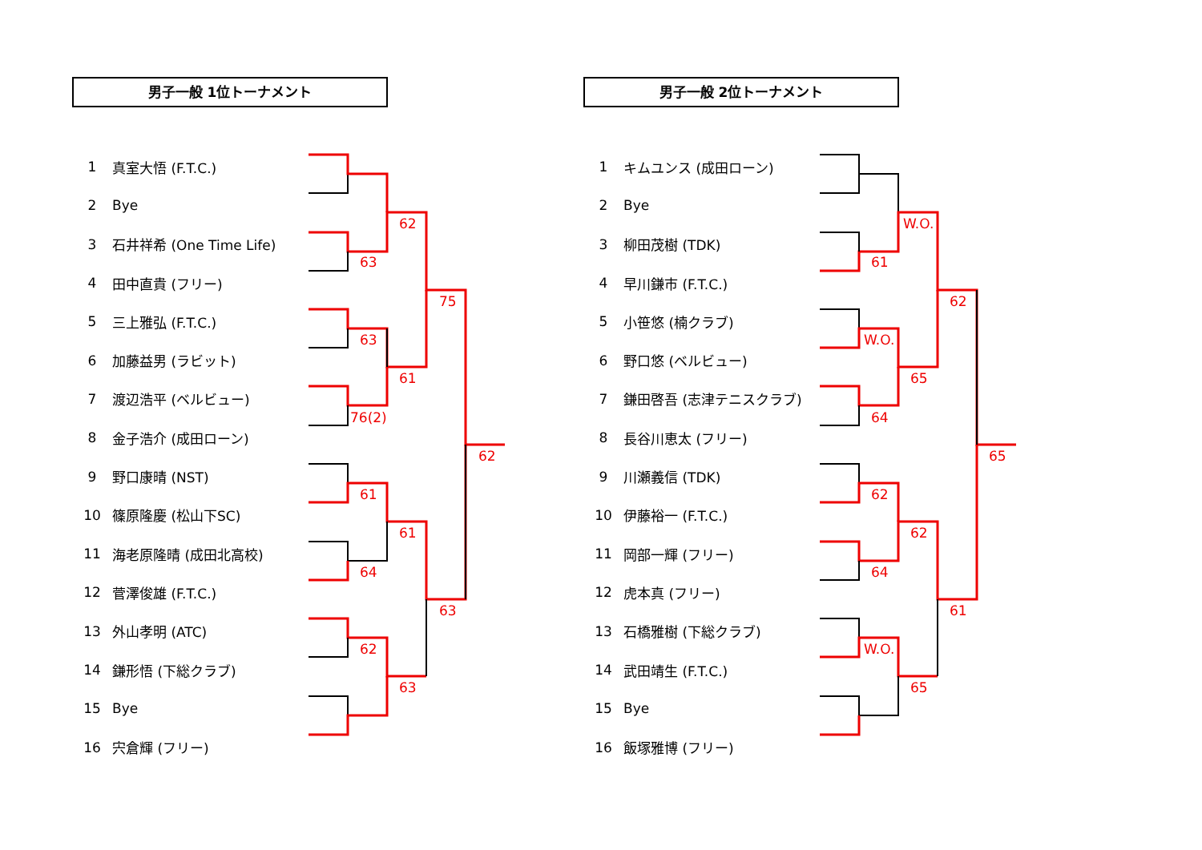62
63
75
63
61
76(2)
62
61
61
64
63
62
63
W.O.
61
62
W.O.
65
64
65
62
62
64
61
W.O.
65
男子一般 1位トーナメント
| 1 | 真室大悟 (F.T.C.) |
| 2 | Bye |
| 3 | 石井祥希 (One Time Life) |
| 4 | 田中直貴 (フリー) |
| 5 | 三上雅弘 (F.T.C.) |
| 6 | 加藤益男 (ラビット) |
| 7 | 渡辺浩平 (ベルビュー) |
| 8 | 金子浩介 (成田ローン) |
| 9 | 野口康晴 (NST) |
| 10 | 篠原隆慶 (松山下SC) |
| 11 | 海老原隆晴 (成田北高校) |
| 12 | 菅澤俊雄 (F.T.C.) |
| 13 | 外山孝明 (ATC) |
| 14 | 鎌形悟 (下総クラブ) |
| 15 | Bye |
| 16 | 宍倉輝 (フリー) |
男子一般 2位トーナメント
| 1 | キムユンス (成田ローン) |
| 2 | Bye |
| 3 | 柳田茂樹 (TDK) |
| 4 | 早川鎌市 (F.T.C.) |
| 5 | 小笹悠 (楠クラブ) |
| 6 | 野口悠 (ベルビュー) |
| 7 | 鎌田啓吾 (志津テニスクラブ) |
| 8 | 長谷川恵太 (フリー) |
| 9 | 川瀬義信 (TDK) |
| 10 | 伊藤裕一 (F.T.C.) |
| 11 | 岡部一輝 (フリー) |
| 12 | 虎本真 (フリー) |
| 13 | 石橋雅樹 (下総クラブ) |
| 14 | 武田靖生 (F.T.C.) |
| 15 | Bye |
| 16 | 飯塚雅博 (フリー) |